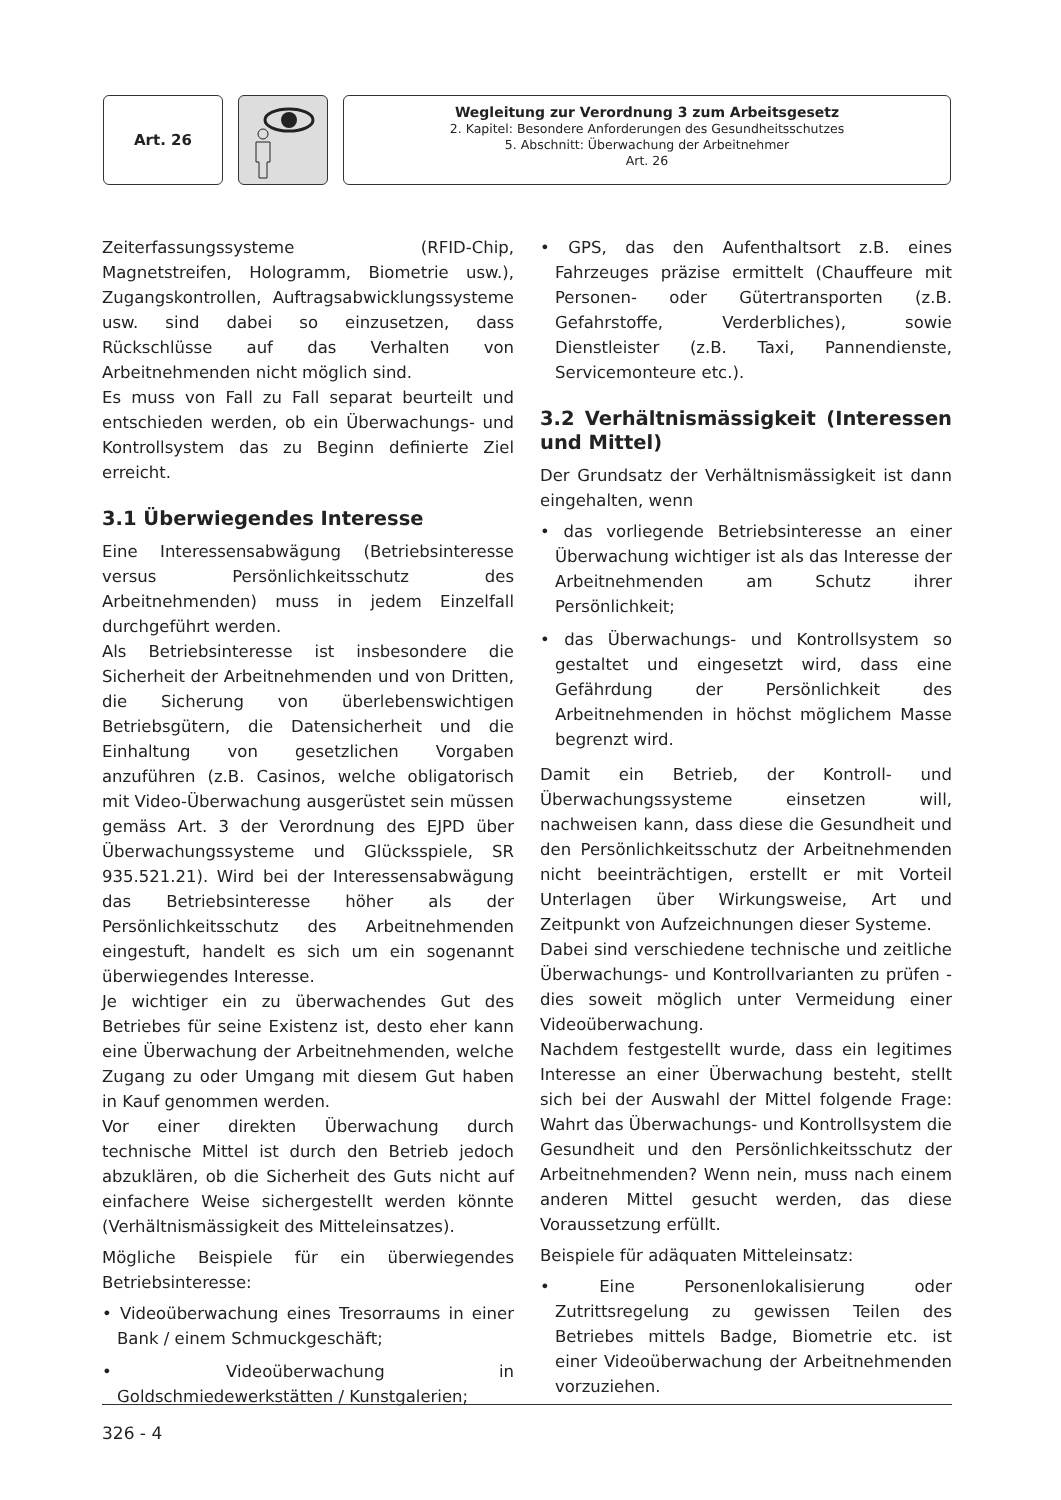Art. 26
Wegleitung zur Verordnung 3 zum Arbeitsgesetz
2. Kapitel: Besondere Anforderungen des Gesundheitsschutzes
5. Abschnitt: Überwachung der Arbeitnehmer
Art. 26
Zeiterfassungssysteme (RFID-Chip, Magnetstreifen, Hologramm, Biometrie usw.), Zugangskontrollen, Auftragsabwicklungssysteme usw. sind dabei so einzusetzen, dass Rückschlüsse auf das Verhalten von Arbeitnehmenden nicht möglich sind.
Es muss von Fall zu Fall separat beurteilt und entschieden werden, ob ein Überwachungs- und Kontrollsystem das zu Beginn definierte Ziel erreicht.
3.1 Überwiegendes Interesse
Eine Interessensabwägung (Betriebsinteresse versus Persönlichkeitsschutz des Arbeitnehmenden) muss in jedem Einzelfall durchgeführt werden.
Als Betriebsinteresse ist insbesondere die Sicherheit der Arbeitnehmenden und von Dritten, die Sicherung von überlebenswichtigen Betriebsgütern, die Datensicherheit und die Einhaltung von gesetzlichen Vorgaben anzuführen (z.B. Casinos, welche obligatorisch mit Video-Überwachung ausgerüstet sein müssen gemäss Art. 3 der Verordnung des EJPD über Überwachungssysteme und Glücksspiele, SR 935.521.21). Wird bei der Interessensabwägung das Betriebsinteresse höher als der Persönlichkeitsschutz des Arbeitnehmenden eingestuft, handelt es sich um ein sogenannt überwiegendes Interesse.
Je wichtiger ein zu überwachendes Gut des Betriebes für seine Existenz ist, desto eher kann eine Überwachung der Arbeitnehmenden, welche Zugang zu oder Umgang mit diesem Gut haben in Kauf genommen werden.
Vor einer direkten Überwachung durch technische Mittel ist durch den Betrieb jedoch abzuklären, ob die Sicherheit des Guts nicht auf einfachere Weise sichergestellt werden könnte (Verhältnismässigkeit des Mitteleinsatzes).
Mögliche Beispiele für ein überwiegendes Betriebsinteresse:
• Videoüberwachung eines Tresorraums in einer Bank / einem Schmuckgeschäft;
• Videoüberwachung in Goldschmiedewerkstätten / Kunstgalerien;
• GPS, das den Aufenthaltsort z.B. eines Fahrzeuges präzise ermittelt (Chauffeure mit Personen- oder Gütertransporten (z.B. Gefahrstoffe, Verderbliches), sowie Dienstleister (z.B. Taxi, Pannendienste, Servicemonteure etc.).
3.2 Verhältnismässigkeit (Interessen und Mittel)
Der Grundsatz der Verhältnismässigkeit ist dann eingehalten, wenn
• das vorliegende Betriebsinteresse an einer Überwachung wichtiger ist als das Interesse der Arbeitnehmenden am Schutz ihrer Persönlichkeit;
• das Überwachungs- und Kontrollsystem so gestaltet und eingesetzt wird, dass eine Gefährdung der Persönlichkeit des Arbeitnehmenden in höchst möglichem Masse begrenzt wird.
Damit ein Betrieb, der Kontroll- und Überwachungssysteme einsetzen will, nachweisen kann, dass diese die Gesundheit und den Persönlichkeitsschutz der Arbeitnehmenden nicht beeinträchtigen, erstellt er mit Vorteil Unterlagen über Wirkungsweise, Art und Zeitpunkt von Aufzeichnungen dieser Systeme.
Dabei sind verschiedene technische und zeitliche Überwachungs- und Kontrollvarianten zu prüfen - dies soweit möglich unter Vermeidung einer Videoüberwachung.
Nachdem festgestellt wurde, dass ein legitimes Interesse an einer Überwachung besteht, stellt sich bei der Auswahl der Mittel folgende Frage: Wahrt das Überwachungs- und Kontrollsystem die Gesundheit und den Persönlichkeitsschutz der Arbeitnehmenden? Wenn nein, muss nach einem anderen Mittel gesucht werden, das diese Voraussetzung erfüllt.
Beispiele für adäquaten Mitteleinsatz:
• Eine Personenlokalisierung oder Zutrittsregelung zu gewissen Teilen des Betriebes mittels Badge, Biometrie etc. ist einer Videoüberwachung der Arbeitnehmenden vorzuziehen.
326 - 4